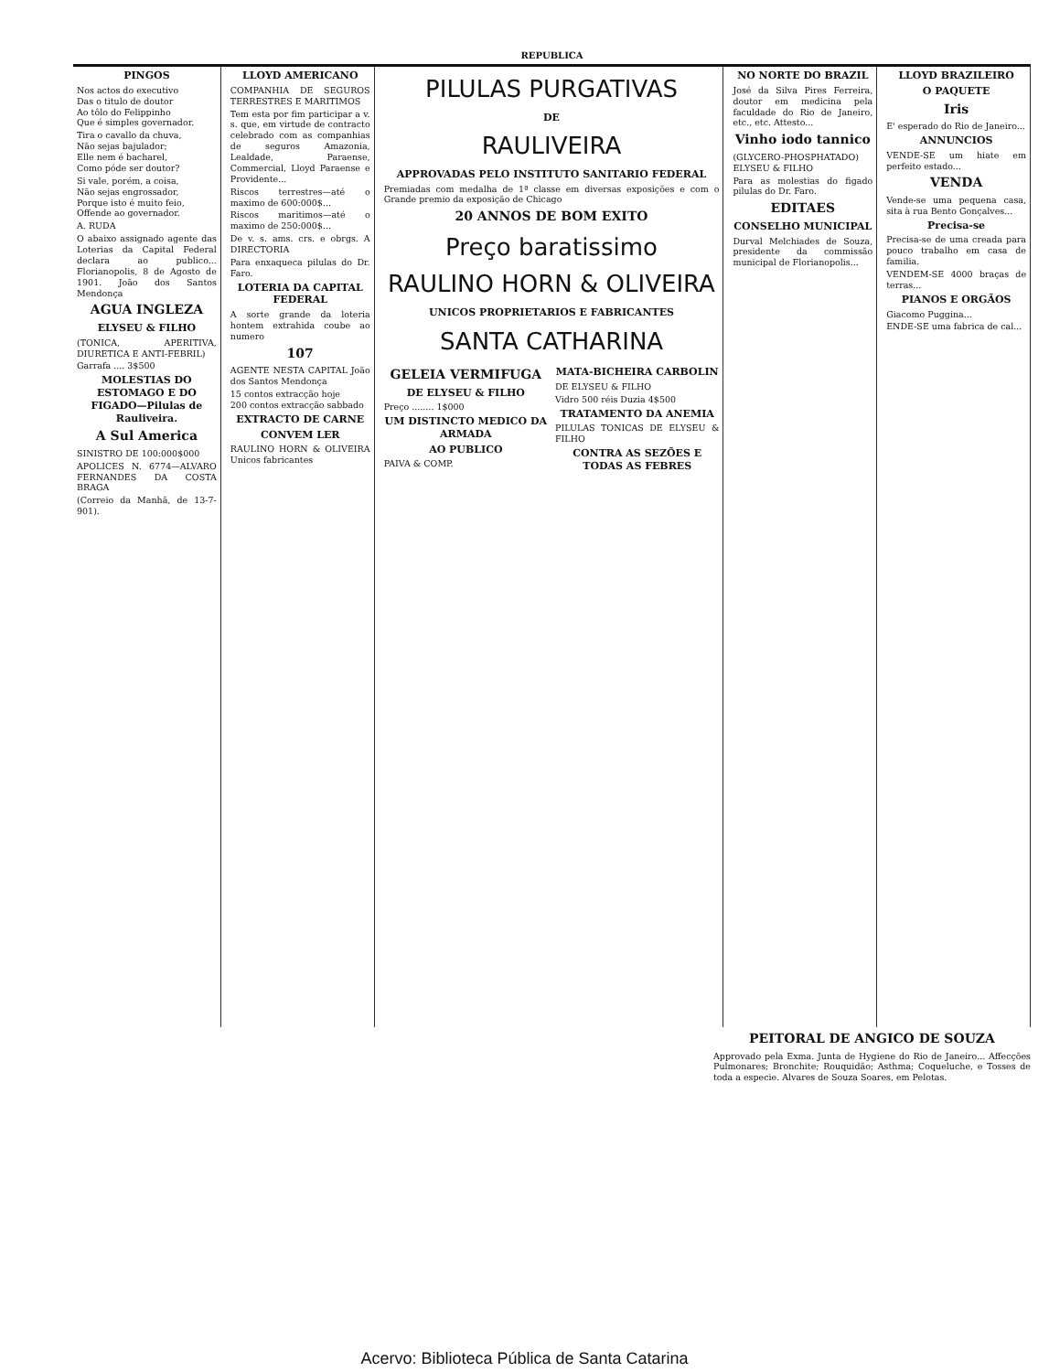REPUBLICA
PINGOS
Nos actos do executivo
Das o titulo de doutor
Ao tôlo do Felippinho
Que é simples governador.
Tira o cavallo da chuva,
Não sejas bajulador;
Elle nem é bacharel,
Como póde ser doutor?
Si vale, porém, a coisa,
Não sejas engrossador,
Porque isto é muito feio,
Offende ao governador.
A. RUDA
O abaixo assignado agente das Loterias da Capital Federal declara ao publico... Florianopolis, 8 de Agosto de 1901. João dos Santos Mendonça
AGUA INGLEZA
ELYSEU & FILHO
(TONICA, APERITIVA, DIURETICA E ANTI-FEBRIL)
Garrafa .... 3$500
MOLESTIAS DO ESTOMAGO E DO FIGADO—Pilulas de Rauliveira.
A Sul America
SINISTRO DE 100:000$000
APOLICES N. 6774—ALVARO FERNANDES DA COSTA BRAGA
(Correio da Manhã, de 13-7-901).
LLOYD AMERICANO
COMPANHIA DE SEGUROS TERRESTRES E MARITIMOS
Tem esta por fim participar a v. s. que, em virtude de contracto celebrado com as companhias de seguros Amazonia, Lealdade, Paraense, Commercial, Lloyd Paraense e Providente...
Riscos terrestres—até o maximo de 600:000$...
Riscos maritimos—até o maximo de 250:000$...
De v. s. ams. crs. e obrgs. A DIRECTORIA
Para enxaqueca pilulas do Dr. Faro.
LOTERIA DA CAPITAL FEDERAL
A sorte grande da loteria hontem extrahida coube ao numero
107
AGENTE NESTA CAPITAL João dos Santos Mendonça
15 contos extracção hoje
200 contos extracção sabbado
EXTRACTO DE CARNE
CONVEM LER
RAULINO HORN & OLIVEIRA Unicos fabricantes
PILULAS PURGATIVAS
DE
RAULIVEIRA
APPROVADAS PELO INSTITUTO SANITARIO FEDERAL
Premiadas com medalha de 1ª classe em diversas exposições e com o Grande premio da exposição de Chicago
20 ANNOS DE BOM EXITO
Preço baratissimo
RAULINO HORN & OLIVEIRA
UNICOS PROPRIETARIOS E FABRICANTES
SANTA CATHARINA
GELEIA VERMIFUGA
DE ELYSEU & FILHO
Preço ........ 1$000
UM DISTINCTO MEDICO DA ARMADA
AO PUBLICO
PAIVA & COMP.
MATA-BICHEIRA CARBOLIN
DE ELYSEU & FILHO
Vidro 500 réis Duzia 4$500
TRATAMENTO DA ANEMIA
PILULAS TONICAS DE ELYSEU & FILHO
CONTRA AS SEZÕES E TODAS AS FEBRES
NO NORTE DO BRAZIL
José da Silva Pires Ferreira, doutor em medicina pela faculdade do Rio de Janeiro, etc., etc. Attesto...
Vinho iodo tannico
(GLYCERO-PHOSPHATADO) ELYSEU & FILHO
Para as molestias do figado pilulas do Dr. Faro.
EDITAES
CONSELHO MUNICIPAL
Durval Melchiades de Souza, presidente da commissão municipal de Florianopolis...
LLOYD BRAZILEIRO
O PAQUETE
Iris
E' esperado do Rio de Janeiro...
ANNUNCIOS
VENDE-SE um hiate em perfeito estado...
VENDA
Vende-se uma pequena casa, sita à rua Bento Gonçalves...
Precisa-se
Precisa-se de uma creada para pouco trabalho em casa de familia.
VENDEM-SE 4000 braças de terras...
PIANOS E ORGÃOS
Giacomo Puggina...
ENDE-SE uma fabrica de cal...
PEITORAL DE ANGICO DE SOUZA
Approvado pela Exma. Junta de Hygiene do Rio de Janeiro... Affecções Pulmonares; Bronchite; Rouquidão; Asthma; Coqueluche, e Tosses de toda a especie. Alvares de Souza Soares, em Pelotas.
Acervo: Biblioteca Pública de Santa Catarina